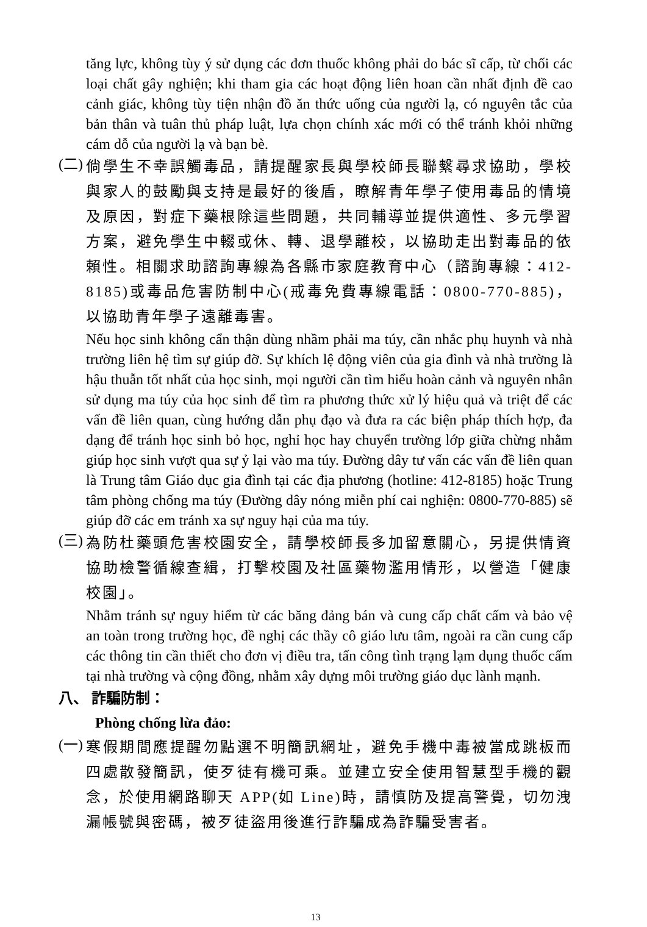tăng lực, không tùy ý sử dụng các đơn thuốc không phải do bác sĩ cấp, từ chối các loại chất gây nghiện; khi tham gia các hoạt động liên hoan cần nhất định đề cao cảnh giác, không tùy tiện nhận đồ ăn thức uống của người lạ, có nguyên tắc của bản thân và tuân thủ pháp luật, lựa chọn chính xác mới có thể tránh khỏi những cám dỗ của người lạ và bạn bè.
(二)
倘學生不幸誤觸毒品，請提醒家長與學校師長聯繫尋求協助，學校與家人的鼓勵與支持是最好的後盾，瞭解青年學子使用毒品的情境及原因，對症下藥根除這些問題，共同輔導並提供適性、多元學習方案，避免學生中輟或休、轉、退學離校，以協助走出對毒品的依賴性。相關求助諮詢專線為各縣市家庭教育中心（諮詢專線：412-8185)或毒品危害防制中心(戒毒免費專線電話：0800-770-885)，以協助青年學子遠離毒害。
Nếu học sinh không cẩn thận dùng nhầm phải ma túy, cần nhắc phụ huynh và nhà trường liên hệ tìm sự giúp đỡ. Sự khích lệ động viên của gia đình và nhà trường là hậu thuẫn tốt nhất của học sinh, mọi người cần tìm hiểu hoàn cảnh và nguyên nhân sử dụng ma túy của học sinh để tìm ra phương thức xử lý hiệu quả và triệt để các vấn đề liên quan, cùng hướng dẫn phụ đạo và đưa ra các biện pháp thích hợp, đa dạng để tránh học sinh bỏ học, nghỉ học hay chuyển trường lớp giữa chừng nhằm giúp học sinh vượt qua sự ỷ lại vào ma túy. Đường dây tư vấn các vấn đề liên quan là Trung tâm Giáo dục gia đình tại các địa phương (hotline: 412-8185) hoặc Trung tâm phòng chống ma túy (Đường dây nóng miễn phí cai nghiện: 0800-770-885) sẽ giúp đỡ các em tránh xa sự nguy hại của ma túy.
(三)
為防杜藥頭危害校園安全，請學校師長多加留意關心，另提供情資協助檢警循線查緝，打擊校園及社區藥物濫用情形，以營造「健康校園」。
Nhằm tránh sự nguy hiểm từ các băng đảng bán và cung cấp chất cấm và bảo vệ an toàn trong trường học, đề nghị các thầy cô giáo lưu tâm, ngoài ra cần cung cấp các thông tin cần thiết cho đơn vị điều tra, tấn công tình trạng lạm dụng thuốc cấm tại nhà trường và cộng đồng, nhằm xây dựng môi trường giáo dục lành mạnh.
八、 詐騙防制：
Phòng chống lừa đảo:
(一)
寒假期間應提醒勿點選不明簡訊網址，避免手機中毒被當成跳板而四處散發簡訊，使歹徒有機可乘。並建立安全使用智慧型手機的觀念，於使用網路聊天 APP(如 Line)時，請慎防及提高警覺，切勿洩漏帳號與密碼，被歹徒盜用後進行詐騙成為詐騙受害者。
13